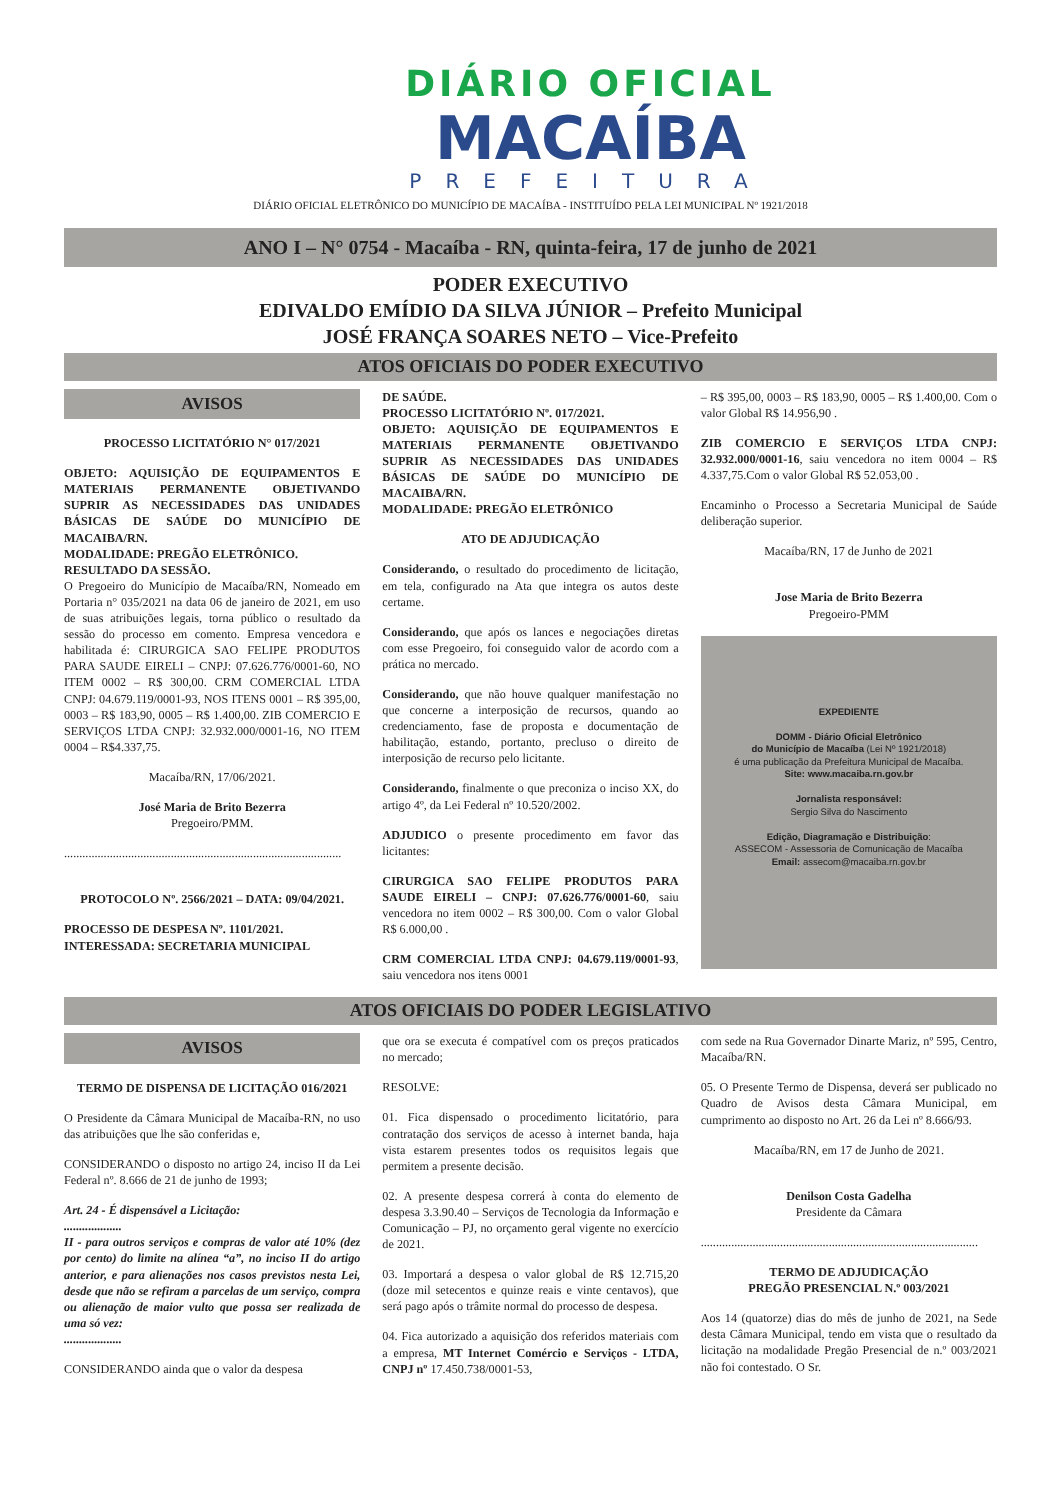DIÁRIO OFICIAL
MACAÍBA
PREFEITURA
DIÁRIO OFICIAL ELETRÔNICO DO MUNICÍPIO DE MACAÍBA - INSTITUÍDO PELA LEI MUNICIPAL Nº 1921/2018
ANO I – N° 0754 - Macaíba - RN, quinta-feira, 17 de junho de 2021
PODER EXECUTIVO
EDIVALDO EMÍDIO DA SILVA JÚNIOR – Prefeito Municipal
JOSÉ FRANÇA SOARES NETO – Vice-Prefeito
ATOS OFICIAIS DO PODER EXECUTIVO
AVISOS
PROCESSO LICITATÓRIO N° 017/2021
OBJETO: AQUISIÇÃO DE EQUIPAMENTOS E MATERIAIS PERMANENTE OBJETIVANDO SUPRIR AS NECESSIDADES DAS UNIDADES BÁSICAS DE SAÚDE DO MUNICÍPIO DE MACAIBA/RN.
MODALIDADE: PREGÃO ELETRÔNICO.
RESULTADO DA SESSÃO.
O Pregoeiro do Município de Macaíba/RN, Nomeado em Portaria n° 035/2021 na data 06 de janeiro de 2021, em uso de suas atribuições legais, torna público o resultado da sessão do processo em comento. Empresa vencedora e habilitada é: CIRURGICA SAO FELIPE PRODUTOS PARA SAUDE EIRELI – CNPJ: 07.626.776/0001-60, NO ITEM 0002 – R$ 300,00. CRM COMERCIAL LTDA CNPJ: 04.679.119/0001-93, NOS ITENS 0001 – R$ 395,00, 0003 – R$ 183,90, 0005 – R$ 1.400,00. ZIB COMERCIO E SERVIÇOS LTDA CNPJ: 32.932.000/0001-16, NO ITEM 0004 – R$4.337,75.
Macaíba/RN, 17/06/2021.
José Maria de Brito Bezerra
Pregoeiro/PMM.
...........................................................................................
PROTOCOLO Nº. 2566/2021 – DATA: 09/04/2021.
PROCESSO DE DESPESA Nº. 1101/2021.
INTERESSADA: SECRETARIA MUNICIPAL
DE SAÚDE.
PROCESSO LICITATÓRIO Nº. 017/2021.
OBJETO: AQUISIÇÃO DE EQUIPAMENTOS E MATERIAIS PERMANENTE OBJETIVANDO SUPRIR AS NECESSIDADES DAS UNIDADES BÁSICAS DE SAÚDE DO MUNICÍPIO DE MACAIBA/RN.
MODALIDADE: PREGÃO ELETRÔNICO
ATO DE ADJUDICAÇÃO
Considerando, o resultado do procedimento de licitação, em tela, configurado na Ata que integra os autos deste certame.
Considerando, que após os lances e negociações diretas com esse Pregoeiro, foi conseguido valor de acordo com a prática no mercado.
Considerando, que não houve qualquer manifestação no que concerne a interposição de recursos, quando ao credenciamento, fase de proposta e documentação de habilitação, estando, portanto, precluso o direito de interposição de recurso pelo licitante.
Considerando, finalmente o que preconiza o inciso XX, do artigo 4º, da Lei Federal nº 10.520/2002.
ADJUDICO o presente procedimento em favor das licitantes:
CIRURGICA SAO FELIPE PRODUTOS PARA SAUDE EIRELI – CNPJ: 07.626.776/0001-60, saiu vencedora no item 0002 – R$ 300,00. Com o valor Global R$ 6.000,00 .
CRM COMERCIAL LTDA CNPJ: 04.679.119/0001-93, saiu vencedora nos itens 0001
– R$ 395,00, 0003 – R$ 183,90, 0005 – R$ 1.400,00. Com o valor Global R$ 14.956,90 .
ZIB COMERCIO E SERVIÇOS LTDA CNPJ: 32.932.000/0001-16, saiu vencedora no item 0004 – R$ 4.337,75.Com o valor Global R$ 52.053,00 .
Encaminho o Processo a Secretaria Municipal de Saúde deliberação superior.
Macaíba/RN, 17 de Junho de 2021
Jose Maria de Brito Bezerra
Pregoeiro-PMM
EXPEDIENTE
DOMM - Diário Oficial Eletrônico
do Município de Macaíba (Lei Nº 1921/2018)
é uma publicação da Prefeitura Municipal de Macaíba.
Site: www.macaiba.rn.gov.br
Jornalista responsável:
Sergio Silva do Nascimento
Edição, Diagramação e Distribuição:
ASSECOM - Assessoria de Comunicação de Macaíba
Email: assecom@macaiba.rn.gov.br
ATOS OFICIAIS DO PODER LEGISLATIVO
AVISOS
TERMO DE DISPENSA DE LICITAÇÃO 016/2021
O Presidente da Câmara Municipal de Macaíba-RN, no uso das atribuições que lhe são conferidas e,
CONSIDERANDO o disposto no artigo 24, inciso II da Lei Federal nº. 8.666 de 21 de junho de 1993;
Art. 24 - É dispensável a Licitação:
...................
II - para outros serviços e compras de valor até 10% (dez por cento) do limite na alínea “a”, no inciso II do artigo anterior, e para alienações nos casos previstos nesta Lei, desde que não se refiram a parcelas de um serviço, compra ou alienação de maior vulto que possa ser realizada de uma só vez:
...................
CONSIDERANDO ainda que o valor da despesa
que ora se executa é compatível com os preços praticados no mercado;
RESOLVE:
01. Fica dispensado o procedimento licitatório, para contratação dos serviços de acesso à internet banda, haja vista estarem presentes todos os requisitos legais que permitem a presente decisão.
02. A presente despesa correrá à conta do elemento de despesa 3.3.90.40 – Serviços de Tecnologia da Informação e Comunicação – PJ, no orçamento geral vigente no exercício de 2021.
03. Importará a despesa o valor global de R$ 12.715,20 (doze mil setecentos e quinze reais e vinte centavos), que será pago após o trâmite normal do processo de despesa.
04. Fica autorizado a aquisição dos referidos materiais com a empresa, MT Internet Comércio e Serviços - LTDA, CNPJ nº 17.450.738/0001-53,
com sede na Rua Governador Dinarte Mariz, nº 595, Centro, Macaíba/RN.
05. O Presente Termo de Dispensa, deverá ser publicado no Quadro de Avisos desta Câmara Municipal, em cumprimento ao disposto no Art. 26 da Lei nº 8.666/93.
Macaíba/RN, em 17 de Junho de 2021.
Denilson Costa Gadelha
Presidente da Câmara
...........................................................................................
TERMO DE ADJUDICAÇÃO
PREGÃO PRESENCIAL N.º 003/2021
Aos 14 (quatorze) dias do mês de junho de 2021, na Sede desta Câmara Municipal, tendo em vista que o resultado da licitação na modalidade Pregão Presencial de n.º 003/2021 não foi contestado. O Sr.